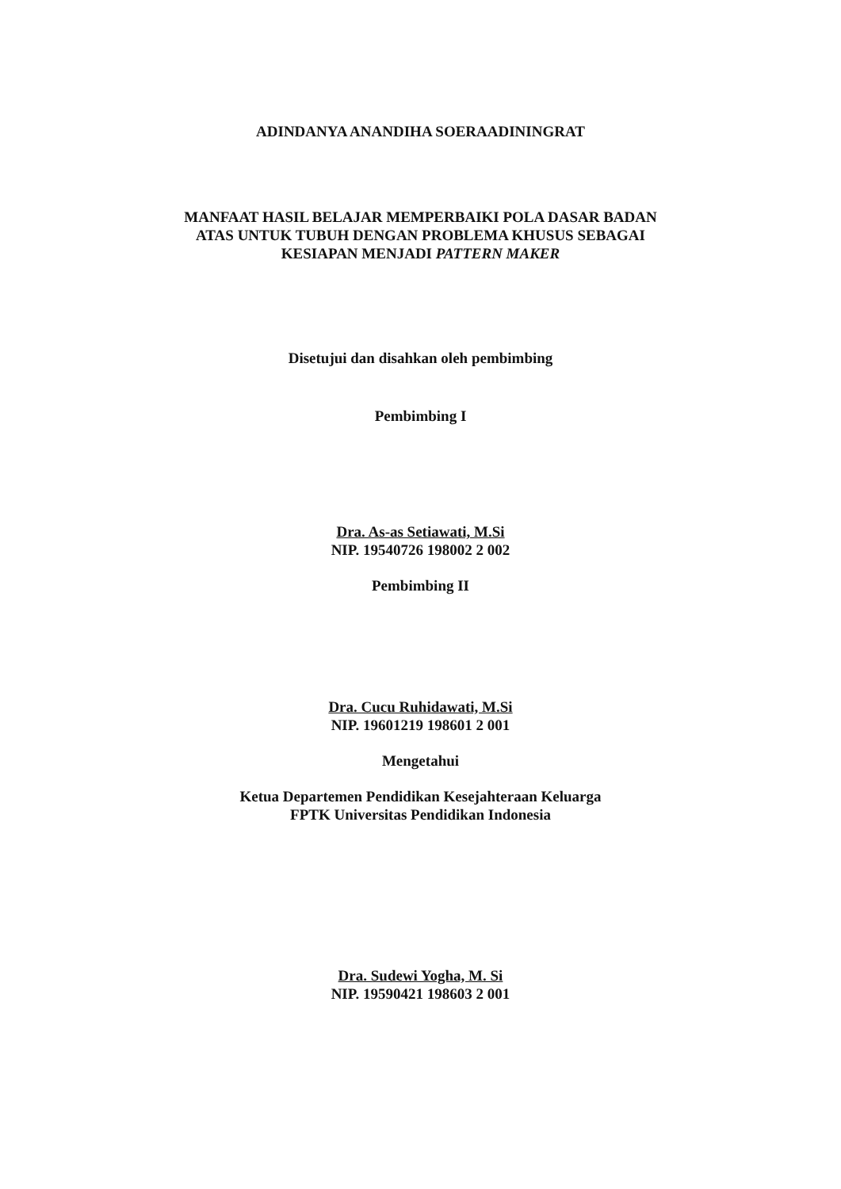ADINDANYA ANANDIHA SOERAADININGRAT
MANFAAT HASIL BELAJAR MEMPERBAIKI POLA DASAR BADAN
ATAS UNTUK TUBUH DENGAN PROBLEMA KHUSUS SEBAGAI
KESIAPAN MENJADI PATTERN MAKER
Disetujui dan disahkan oleh pembimbing
Pembimbing I
Dra. As-as Setiawati, M.Si
NIP. 19540726 198002 2 002
Pembimbing II
Dra. Cucu Ruhidawati, M.Si
NIP. 19601219 198601 2 001
Mengetahui
Ketua Departemen Pendidikan Kesejahteraan Keluarga
FPTK Universitas Pendidikan Indonesia
Dra. Sudewi Yogha, M. Si
NIP. 19590421 198603 2 001